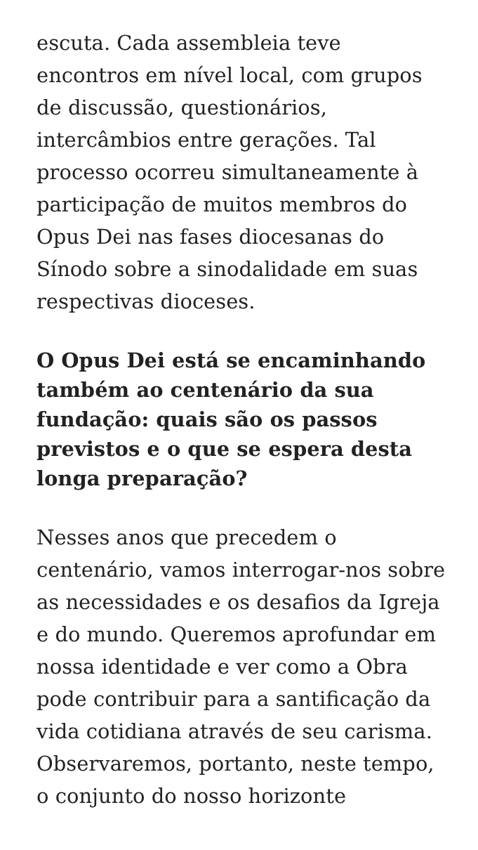escuta. Cada assembleia teve encontros em nível local, com grupos de discussão, questionários, intercâmbios entre gerações. Tal processo ocorreu simultaneamente à participação de muitos membros do Opus Dei nas fases diocesanas do Sínodo sobre a sinodalidade em suas respectivas dioceses.
O Opus Dei está se encaminhando também ao centenário da sua fundação: quais são os passos previstos e o que se espera desta longa preparação?
Nesses anos que precedem o centenário, vamos interrogar-nos sobre as necessidades e os desafios da Igreja e do mundo. Queremos aprofundar em nossa identidade e ver como a Obra pode contribuir para a santificação da vida cotidiana através de seu carisma. Observaremos, portanto, neste tempo, o conjunto do nosso horizonte